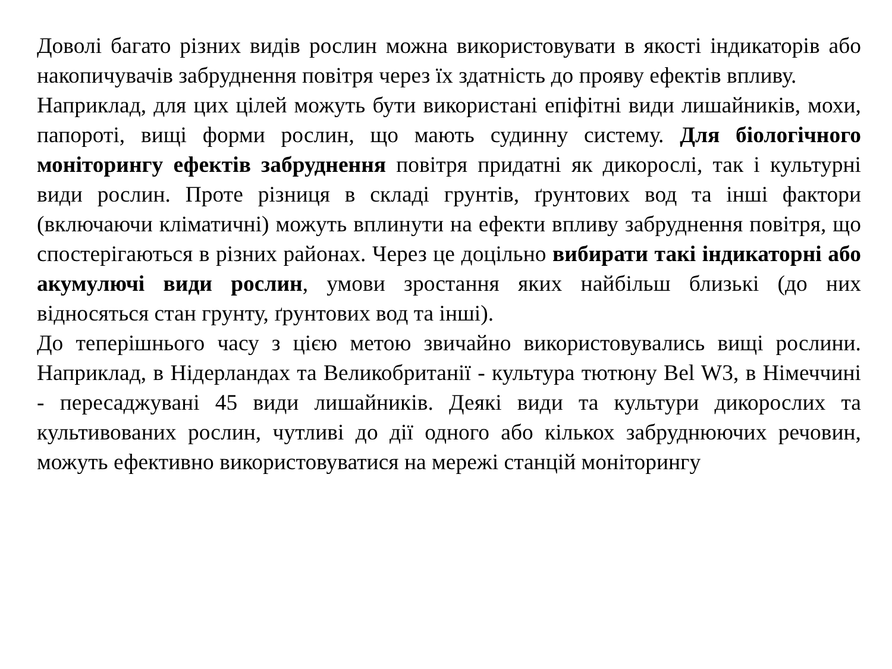Доволі багато різних видів рослин можна використовувати в якості індикаторів або накопичувачів забруднення повітря через їх здатність до прояву ефектів впливу.
Наприклад, для цих цілей можуть бути використані епіфітні види лишайників, мохи, папороті, вищі форми рослин, що мають судинну систему. Для біологічного моніторингу ефектів забруднення повітря придатні як дикорослі, так і культурні види рослин. Проте різниця в складі грунтів, ґрунтових вод та інші фактори (включаючи кліматичні) можуть вплинути на ефекти впливу забруднення повітря, що спостерігаються в різних районах. Через це доцільно вибирати такі індикаторні або акумулючі види рослин, умови зростання яких найбільш близькі (до них відносяться стан грунту, ґрунтових вод та інші).
До теперішнього часу з цією метою звичайно використовувались вищі рослини. Наприклад, в Нідерландах та Великобританії - культура тютюну Bel W3, в Німеччині - пересаджувані 45 види лишайників. Деякі види та культури дикорослих та культивованих рослин, чутливі до дії одного або кількох забруднюючих речовин, можуть ефективно використовуватися на мережі станцій моніторингу